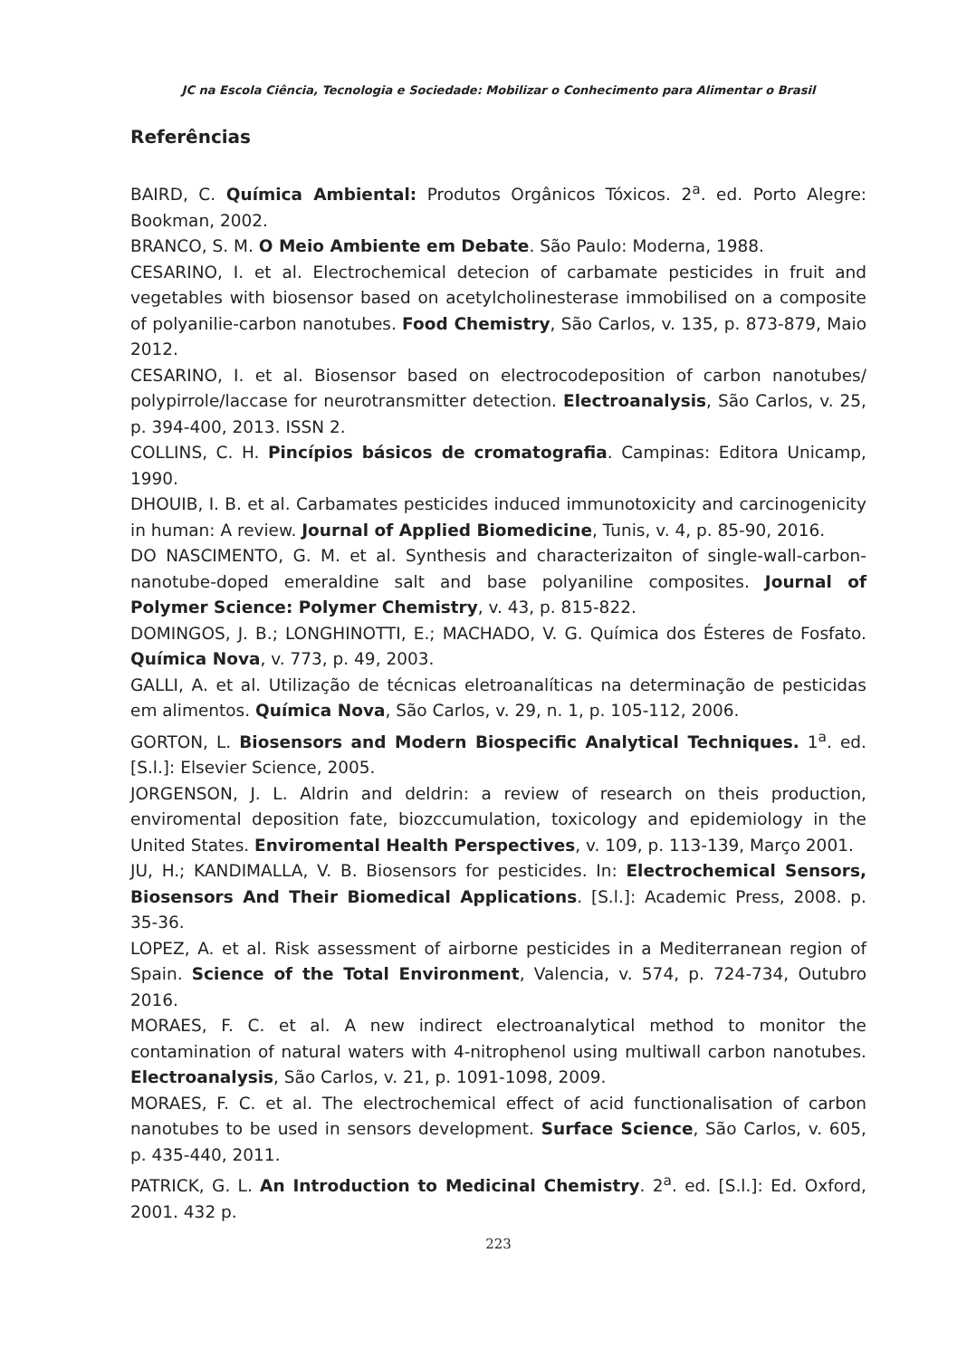JC na Escola Ciência, Tecnologia e Sociedade: Mobilizar o Conhecimento para Alimentar o Brasil
Referências
BAIRD, C. Química Ambiental: Produtos Orgânicos Tóxicos. 2<sup>a</sup>. ed. Porto Alegre: Bookman, 2002.
BRANCO, S. M. O Meio Ambiente em Debate. São Paulo: Moderna, 1988.
CESARINO, I. et al. Electrochemical detecion of carbamate pesticides in fruit and vegetables with biosensor based on acetylcholinesterase immobilised on a composite of polyanilie-carbon nanotubes. Food Chemistry, São Carlos, v. 135, p. 873-879, Maio 2012.
CESARINO, I. et al. Biosensor based on electrocodeposition of carbon nanotubes/ polypirrole/laccase for neurotransmitter detection. Electroanalysis, São Carlos, v. 25, p. 394-400, 2013. ISSN 2.
COLLINS, C. H. Pincípios básicos de cromatografia. Campinas: Editora Unicamp, 1990.
DHOUIB, I. B. et al. Carbamates pesticides induced immunotoxicity and carcinogenicity in human: A review. Journal of Applied Biomedicine, Tunis, v. 4, p. 85-90, 2016.
DO NASCIMENTO, G. M. et al. Synthesis and characterizaiton of single-wall-carbon-nanotube-doped emeraldine salt and base polyaniline composites. Journal of Polymer Science: Polymer Chemistry, v. 43, p. 815-822.
DOMINGOS, J. B.; LONGHINOTTI, E.; MACHADO, V. G. Química dos Ésteres de Fosfato. Química Nova, v. 773, p. 49, 2003.
GALLI, A. et al. Utilização de técnicas eletroanalíticas na determinação de pesticidas em alimentos. Química Nova, São Carlos, v. 29, n. 1, p. 105-112, 2006.
GORTON, L. Biosensors and Modern Biospecific Analytical Techniques. 1<sup>a</sup>. ed. [S.l.]: Elsevier Science, 2005.
JORGENSON, J. L. Aldrin and deldrin: a review of research on theis production, enviromental deposition fate, biozccumulation, toxicology and epidemiology in the United States. Enviromental Health Perspectives, v. 109, p. 113-139, Março 2001.
JU, H.; KANDIMALLA, V. B. Biosensors for pesticides. In: Electrochemical Sensors, Biosensors And Their Biomedical Applications. [S.l.]: Academic Press, 2008. p. 35-36.
LOPEZ, A. et al. Risk assessment of airborne pesticides in a Mediterranean region of Spain. Science of the Total Environment, Valencia, v. 574, p. 724-734, Outubro 2016.
MORAES, F. C. et al. A new indirect electroanalytical method to monitor the contamination of natural waters with 4-nitrophenol using multiwall carbon nanotubes. Electroanalysis, São Carlos, v. 21, p. 1091-1098, 2009.
MORAES, F. C. et al. The electrochemical effect of acid functionalisation of carbon nanotubes to be used in sensors development. Surface Science, São Carlos, v. 605, p. 435-440, 2011.
PATRICK, G. L. An Introduction to Medicinal Chemistry. 2<sup>a</sup>. ed. [S.l.]: Ed. Oxford, 2001. 432 p.
223